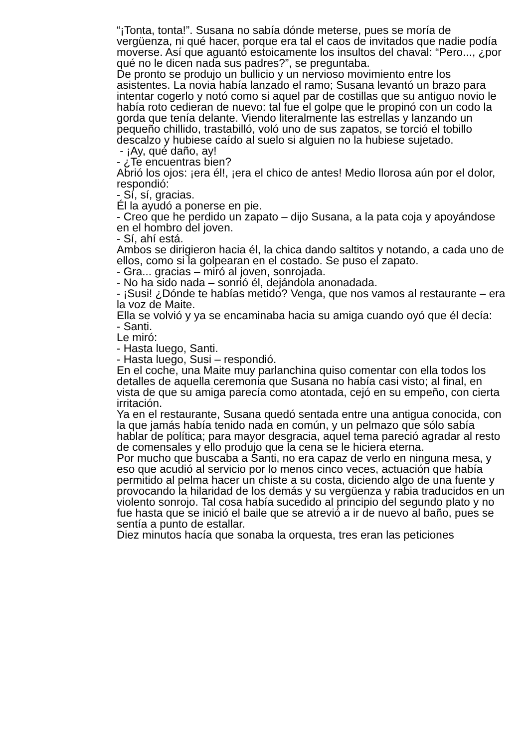“¡Tonta, tonta!”. Susana no sabía dónde meterse, pues se moría de vergüenza, ni qué hacer, porque era tal el caos de invitados que nadie podía moverse. Así que aguantó estoicamente los insultos del chaval: “Pero..., ¿por qué no le dicen nada sus padres?”, se preguntaba.
De pronto se produjo un bullicio y un nervioso movimiento entre los asistentes. La novia había lanzado el ramo; Susana levantó un brazo para intentar cogerlo y notó como si aquel par de costillas que su antiguo novio le había roto cedieran de nuevo: tal fue el golpe que le propinó con un codo la gorda que tenía delante. Viendo literalmente las estrellas y lanzando un pequeño chillido, trastabilló, voló uno de sus zapatos, se torció el tobillo descalzo y hubiese caído al suelo si alguien no la hubiese sujetado.
- ¡Ay, qué daño, ay!
- ¿Te encuentras bien?
Abrió los ojos: ¡era él!, ¡era el chico de antes! Medio llorosa aún por el dolor, respondió:
- Sí, sí, gracias.
Él la ayudó a ponerse en pie.
- Creo que he perdido un zapato – dijo Susana, a la pata coja y apoyándose en el hombro del joven.
- Sí, ahí está.
Ambos se dirigieron hacia él, la chica dando saltitos y notando, a cada uno de ellos, como si la golpearan en el costado. Se puso el zapato.
- Gra... gracias – miró al joven, sonrojada.
- No ha sido nada – sonrió él, dejándola anonadada.
- ¡Susi! ¿Dónde te habías metido? Venga, que nos vamos al restaurante – era la voz de Maite.
Ella se volvió y ya se encaminaba hacia su amiga cuando oyó que él decía:
- Santi.
Le miró:
- Hasta luego, Santi.
- Hasta luego, Susi – respondió.
En el coche, una Maite muy parlanchina quiso comentar con ella todos los detalles de aquella ceremonia que Susana no había casi visto; al final, en vista de que su amiga parecía como atontada, cejó en su empeño, con cierta irritación.
Ya en el restaurante, Susana quedó sentada entre una antigua conocida, con la que jamás había tenido nada en común, y un pelmazo que sólo sabía hablar de política; para mayor desgracia, aquel tema pareció agradar al resto de comensales y ello produjo que la cena se le hiciera eterna.
Por mucho que buscaba a Santi, no era capaz de verlo en ninguna mesa, y eso que acudió al servicio por lo menos cinco veces, actuación que había permitido al pelma hacer un chiste a su costa, diciendo algo de una fuente y provocando la hilaridad de los demás y su vergüenza y rabia traducidos en un violento sonrojo. Tal cosa había sucedido al principio del segundo plato y no fue hasta que se inició el baile que se atrevió a ir de nuevo al baño, pues se sentía a punto de estallar.
Diez minutos hacía que sonaba la orquesta, tres eran las peticiones